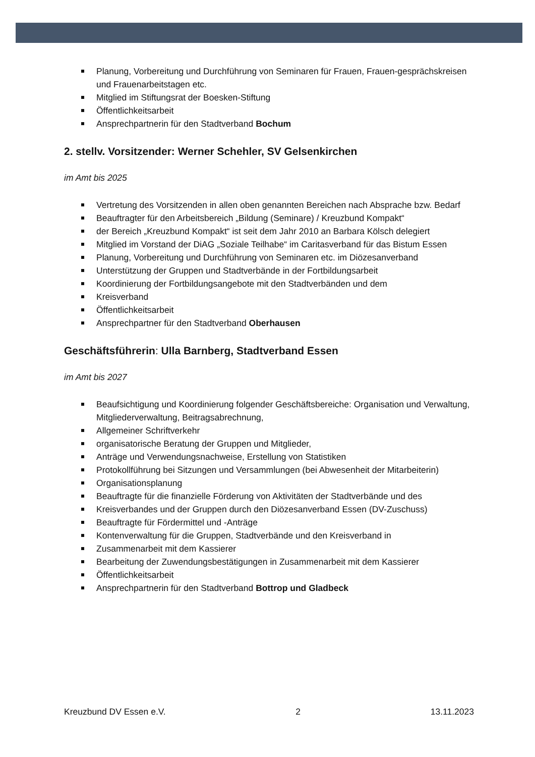Planung, Vorbereitung und Durchführung von Seminaren für Frauen, Frauen-gesprächskreisen und Frauenarbeitstagen etc.
Mitglied im Stiftungsrat der Boesken-Stiftung
Öffentlichkeitsarbeit
Ansprechpartnerin für den Stadtverband Bochum
2. stellv. Vorsitzender: Werner Schehler, SV Gelsenkirchen
im Amt bis 2025
Vertretung des Vorsitzenden in allen oben genannten Bereichen nach Absprache bzw. Bedarf
Beauftragter für den Arbeitsbereich „Bildung (Seminare) / Kreuzbund Kompakt“
der Bereich „Kreuzbund Kompakt“ ist seit dem Jahr 2010 an Barbara Kölsch delegiert
Mitglied im Vorstand der DiAG „Soziale Teilhabe“ im Caritasverband für das Bistum Essen
Planung, Vorbereitung und Durchführung von Seminaren etc. im Diözesanverband
Unterstützung der Gruppen und Stadtverbände in der Fortbildungsarbeit
Koordinierung der Fortbildungsangebote mit den Stadtverbänden und dem
Kreisverband
Öffentlichkeitsarbeit
Ansprechpartner für den Stadtverband Oberhausen
Geschäftsführerin: Ulla Barnberg, Stadtverband Essen
im Amt bis 2027
Beaufsichtigung und Koordinierung folgender Geschäftsbereiche: Organisation und Verwaltung, Mitgliederverwaltung, Beitragsabrechnung,
Allgemeiner Schriftverkehr
organisatorische Beratung der Gruppen und Mitglieder,
Anträge und Verwendungsnachweise, Erstellung von Statistiken
Protokollführung bei Sitzungen und Versammlungen (bei Abwesenheit der Mitarbeiterin)
Organisationsplanung
Beauftragte für die finanzielle Förderung von Aktivitäten der Stadtverbände und des
Kreisverbandes und der Gruppen durch den Diözesanverband Essen (DV-Zuschuss)
Beauftragte für Fördermittel und -Anträge
Kontenverwaltung für die Gruppen, Stadtverbände und den Kreisverband in
Zusammenarbeit mit dem Kassierer
Bearbeitung der Zuwendungsbestätigungen in Zusammenarbeit mit dem Kassierer
Öffentlichkeitsarbeit
Ansprechpartnerin für den Stadtverband Bottrop und Gladbeck
Kreuzbund DV Essen e.V. 2 13.11.2023